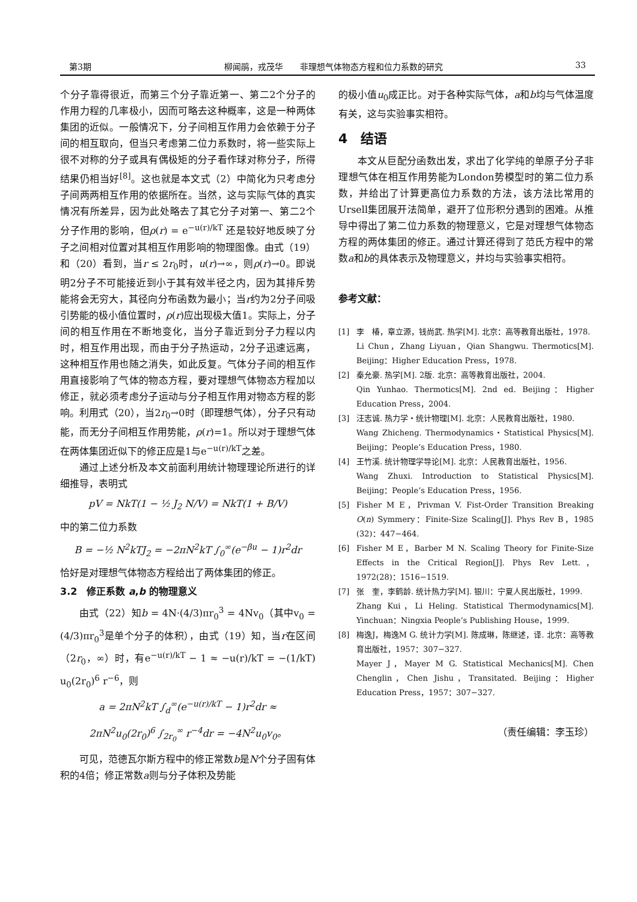第3期 柳闻鹃，戎茂华　　非理想气体物态方程和位力系数的研究 33
个分子靠得很近，而第三个分子靠近第一、第二2个分子的作用力程的几率极小，因而可略去这种概率，这是一种两体集团的近似。一般情况下，分子间相互作用力会依赖于分子间的相互取向，但当只考虑第二位力系数时，将一些实际上很不对称的分子或具有偶极矩的分子看作球对称分子，所得结果仍相当好<sup>[8]</sup>。这也就是本文式（2）中简化为只考虑分子间两两相互作用的依据所在。当然，这与实际气体的真实情况有所差异，因为此处略去了其它分子对第一、第二2个分子作用的影响，但ρ(r) = e<sup>−u(r)/kT</sup> 还是较好地反映了分子之间相对位置对其相互作用影响的物理图像。由式（19）和（20）看到，当r ≤ 2r<sub>0</sub>时，u(r)→∞，则ρ(r)→0。即说明2分子不可能接近到小于其有效半径之内，因为其排斥势能将会无穷大，其径向分布函数为最小；当r约为2分子间吸引势能的极小值位置时，ρ(r)应出现极大值1。实际上，分子间的相互作用在不断地变化，当分子靠近到分子力程以内时，相互作用出现，而由于分子热运动，2分子迅速远离，这种相互作用也随之消失，如此反复。气体分子间的相互作用直接影响了气体的物态方程，要对理想气体物态方程加以修正，就必须考虑分子运动与分子相互作用对物态方程的影响。利用式（20），当2r<sub>0</sub>→0时（即理想气体），分子只有动能，而无分子间相互作用势能，ρ(r)=1。所以对于理想气体在两体集团近似下的修正应是1与e<sup>−u(r)/kT</sup>之差。
通过上述分析及本文前面利用统计物理理论所进行的详细推导，表明式
pV = NkT(1 − ½ J<sub>2</sub> N/V) = NkT(1 + B/V)
中的第二位力系数
B = −½ N<sup>2</sup>kTJ<sub>2</sub> = −2πN<sup>2</sup>kT ∫<sub>0</sub><sup>∞</sup>(e<sup>−βu</sup> − 1)r<sup>2</sup>dr
恰好是对理想气体物态方程给出了两体集团的修正。
3.2　修正系数 a,b 的物理意义
由式（22）知b = 4N·(4/3)πr<sub>0</sub><sup>3</sup> = 4Nv<sub>0</sub>（其中v<sub>0</sub> = (4/3)πr<sub>0</sub><sup>3</sup>是单个分子的体积），由式（19）知，当r在区间（2r<sub>0</sub>，∞）时，有e<sup>−u(r)/kT</sup> − 1 ≈ −u(r)/kT = −(1/kT) u<sub>0</sub>(2r<sub>0</sub>)<sup>6</sup> r<sup>−6</sup>，则
a = 2πN<sup>2</sup>kT ∫<sub>d</sub><sup>∞</sup>(e<sup>−u(r)/kT</sup> − 1)r<sup>2</sup>dr ≈
2πN<sup>2</sup>u<sub>0</sub>(2r<sub>0</sub>)<sup>6</sup> ∫<sub>2r<sub>0</sub></sub><sup>∞</sup> r<sup>−4</sup>dr = −4N<sup>2</sup>u<sub>0</sub>v<sub>0</sub>。
可见，范德瓦尔斯方程中的修正常数b是N个分子固有体积的4倍；修正常数a则与分子体积及势能
的极小值u<sub>0</sub>成正比。对于各种实际气体，a和b均与气体温度有关，这与实验事实相符。
4　结语
本文从巨配分函数出发，求出了化学纯的单原子分子非理想气体在相互作用势能为London势模型时的第二位力系数，并给出了计算更高位力系数的方法，该方法比常用的Ursell集团展开法简单，避开了位形积分遇到的困难。从推导中得出了第二位力系数的物理意义，它是对理想气体物态方程的两体集团的修正。通过计算还得到了范氏方程中的常数a和b的具体表示及物理意义，并均与实验事实相符。
参考文献：
[1] 李　椿，章立源，钱尚武. 热学[M]. 北京：高等教育出版社，1978.
Li Chun，Zhang Liyuan，Qian Shangwu. Thermotics[M]. Beijing：Higher Education Press，1978.
[2] 秦允豪. 热学[M]. 2版. 北京：高等教育出版社，2004.
Qin Yunhao. Thermotics[M]. 2nd ed. Beijing：Higher Education Press，2004.
[3] 汪志诚. 热力学・统计物理[M]. 北京：人民教育出版社，1980.
Wang Zhicheng. Thermodynamics・Statistical Physics[M]. Beijing：People’s Education Press，1980.
[4] 王竹溪. 统计物理学导论[M]. 北京：人民教育出版社，1956.
Wang Zhuxi. Introduction to Statistical Physics[M]. Beijing：People’s Education Press，1956.
[5] Fisher M E，Privman V. Fist-Order Transition Breaking O(n) Symmery：Finite-Size Scaling[J]. Phys Rev B，1985 (32)：447−464.
[6] Fisher M E，Barber M N. Scaling Theory for Finite-Size Effects in the Critical Region[J]. Phys Rev Lett.，1972(28)：1516−1519.
[7] 张　奎，李鹤龄. 统计热力学[M]. 银川：宁夏人民出版社，1999.
Zhang Kui，Li Heling. Statistical Thermodynamics[M]. Yinchuan：Ningxia People’s Publishing House，1999.
[8] 梅逸J，梅逸M G. 统计力学[M]. 陈成琳，陈继述，译. 北京：高等教育出版社，1957：307−327.
Mayer J，Mayer M G. Statistical Mechanics[M]. Chen Chenglin，Chen Jishu，Transitated. Beijing：Higher Education Press，1957：307−327.
（责任编辑：李玉珍）